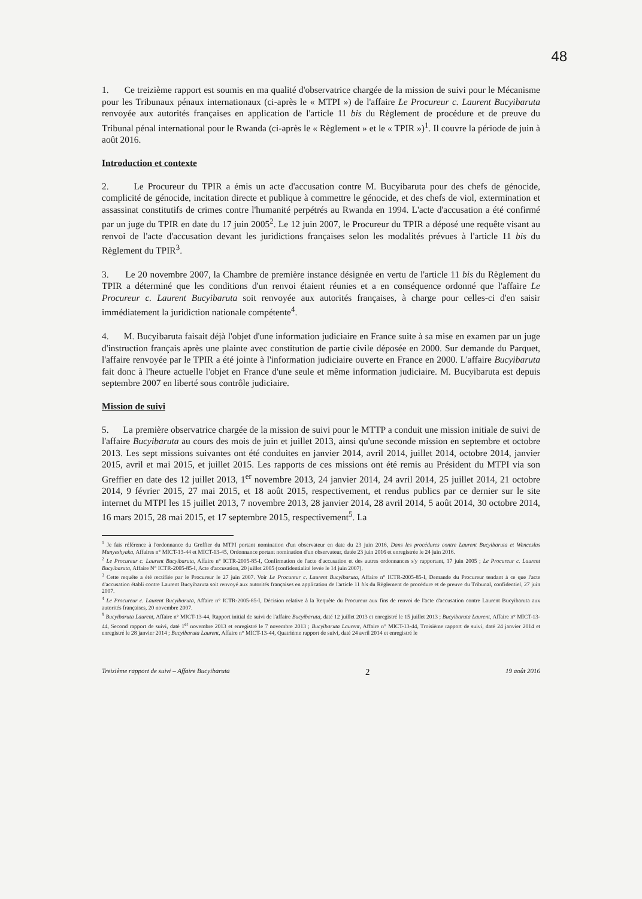48
1. Ce treizième rapport est soumis en ma qualité d'observatrice chargée de la mission de suivi pour le Mécanisme pour les Tribunaux pénaux internationaux (ci-après le « MTPI ») de l'affaire Le Procureur c. Laurent Bucyibaruta renvoyée aux autorités françaises en application de l'article 11 bis du Règlement de procédure et de preuve du Tribunal pénal international pour le Rwanda (ci-après le « Règlement » et le « TPIR »)<sup>1</sup>. Il couvre la période de juin à août 2016.
Introduction et contexte
2. Le Procureur du TPIR a émis un acte d'accusation contre M. Bucyibaruta pour des chefs de génocide, complicité de génocide, incitation directe et publique à commettre le génocide, et des chefs de viol, extermination et assassinat constitutifs de crimes contre l'humanité perpétrés au Rwanda en 1994. L'acte d'accusation a été confirmé par un juge du TPIR en date du 17 juin 2005<sup>2</sup>. Le 12 juin 2007, le Procureur du TPIR a déposé une requête visant au renvoi de l'acte d'accusation devant les juridictions françaises selon les modalités prévues à l'article 11 bis du Règlement du TPIR<sup>3</sup>.
3. Le 20 novembre 2007, la Chambre de première instance désignée en vertu de l'article 11 bis du Règlement du TPIR a déterminé que les conditions d'un renvoi étaient réunies et a en conséquence ordonné que l'affaire Le Procureur c. Laurent Bucyibaruta soit renvoyée aux autorités françaises, à charge pour celles-ci d'en saisir immédiatement la juridiction nationale compétente<sup>4</sup>.
4. M. Bucyibaruta faisait déjà l'objet d'une information judiciaire en France suite à sa mise en examen par un juge d'instruction français après une plainte avec constitution de partie civile déposée en 2000. Sur demande du Parquet, l'affaire renvoyée par le TPIR a été jointe à l'information judiciaire ouverte en France en 2000. L'affaire Bucyibaruta fait donc à l'heure actuelle l'objet en France d'une seule et même information judiciaire. M. Bucyibaruta est depuis septembre 2007 en liberté sous contrôle judiciaire.
Mission de suivi
5. La première observatrice chargée de la mission de suivi pour le MTTP a conduit une mission initiale de suivi de l'affaire Bucyibaruta au cours des mois de juin et juillet 2013, ainsi qu'une seconde mission en septembre et octobre 2013. Les sept missions suivantes ont été conduites en janvier 2014, avril 2014, juillet 2014, octobre 2014, janvier 2015, avril et mai 2015, et juillet 2015. Les rapports de ces missions ont été remis au Président du MTPI via son Greffier en date des 12 juillet 2013, 1<sup>er</sup> novembre 2013, 24 janvier 2014, 24 avril 2014, 25 juillet 2014, 21 octobre 2014, 9 février 2015, 27 mai 2015, et 18 août 2015, respectivement, et rendus publics par ce dernier sur le site internet du MTPI les 15 juillet 2013, 7 novembre 2013, 28 janvier 2014, 28 avril 2014, 5 août 2014, 30 octobre 2014, 16 mars 2015, 28 mai 2015, et 17 septembre 2015, respectivement<sup>5</sup>. La
<sup>1</sup> Je fais référence à l'ordonnance du Greffier du MTPI portant nomination d'un observateur en date du 23 juin 2016, Dans les procédures contre Laurent Bucyibaruta et Wenceslas Munyeshyaka, Affaires n° MICT-13-44 et MICT-13-45, Ordonnance portant nomination d'un observateur, datée 23 juin 2016 et enregistrée le 24 juin 2016.
<sup>2</sup> Le Procureur c. Laurent Bucyibaruta, Affaire n° ICTR-2005-85-I, Confirmation de l'acte d'accusation et des autres ordonnances s'y rapportant, 17 juin 2005 ; Le Procureur c. Laurent Bucyibaruta, Affaire N° ICTR-2005-85-I, Acte d'accusation, 20 juillet 2005 (confidentialité levée le 14 juin 2007).
<sup>3</sup> Cette requête a été rectifiée par le Procureur le 27 juin 2007. Voir Le Procureur c. Laurent Bucyibaruta, Affaire n° ICTR-2005-85-I, Demande du Procureur tendant à ce que l'acte d'accusation établi contre Laurent Bucyibaruta soit renvoyé aux autorités françaises en application de l'article 11 bis du Règlement de procédure et de preuve du Tribunal, confidentiel, 27 juin 2007.
<sup>4</sup> Le Procureur c. Laurent Bucyibaruta, Affaire n° ICTR-2005-85-I, Décision relative à la Requête du Procureur aux fins de renvoi de l'acte d'accusation contre Laurent Bucyibaruta aux autorités françaises, 20 novembre 2007.
<sup>5</sup> Bucyibaruta Laurent, Affaire n° MICT-13-44, Rapport initial de suivi de l'affaire Bucyibaruta, daté 12 juillet 2013 et enregistré le 15 juillet 2013 ; Bucyibaruta Laurent, Affaire n° MICT-13-44, Second rapport de suivi, daté 1<sup>er</sup> novembre 2013 et enregistré le 7 novembre 2013 ; Bucyibaruta Laurent, Affaire n° MICT-13-44, Troisième rapport de suivi, daté 24 janvier 2014 et enregistré le 28 janvier 2014 ; Bucyibaruta Laurent, Affaire n° MICT-13-44, Quatrième rapport de suivi, daté 24 avril 2014 et enregistré le
Treizième rapport de suivi – Affaire Bucyibaruta 2 19 août 2016